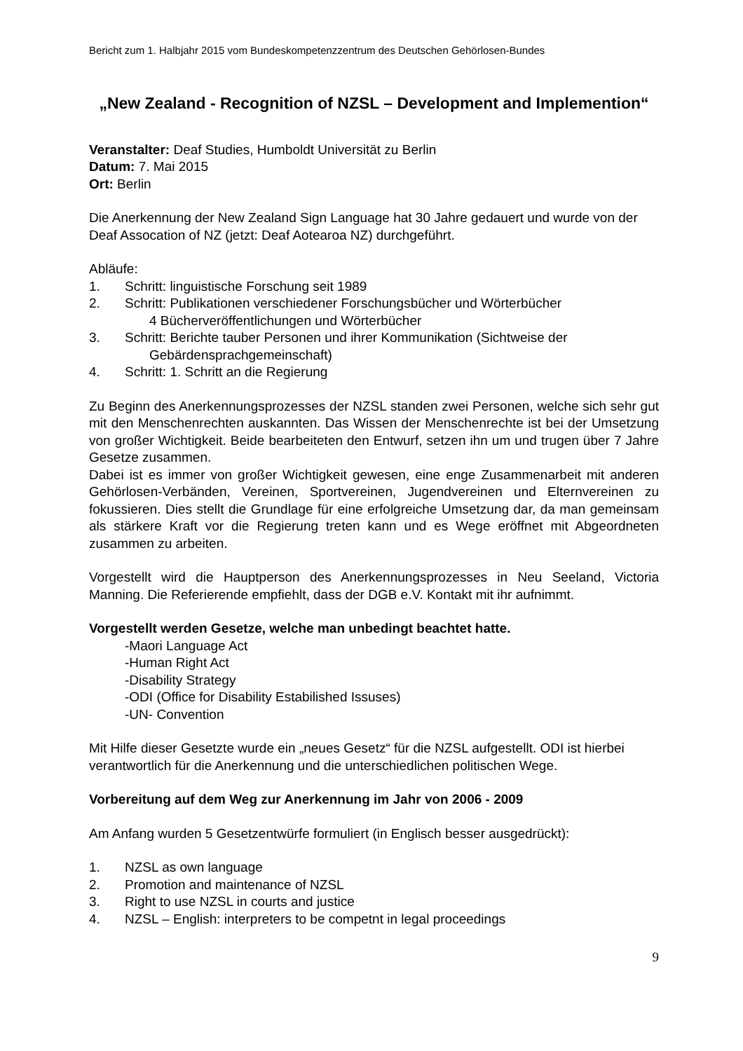Bericht zum 1. Halbjahr 2015 vom Bundeskompetenzzentrum des Deutschen Gehörlosen-Bundes
„New Zealand - Recognition of NZSL – Development and Implemention“
Veranstalter: Deaf Studies, Humboldt Universität zu Berlin
Datum: 7. Mai 2015
Ort: Berlin
Die Anerkennung der New Zealand Sign Language hat 30 Jahre gedauert und wurde von der Deaf Assocation of NZ (jetzt: Deaf Aotearoa NZ) durchgeführt.
Abläufe:
1. Schritt: linguistische Forschung seit 1989
2. Schritt: Publikationen verschiedener Forschungsbücher und Wörterbücher
4 Bücherveröffentlichungen und Wörterbücher
3. Schritt: Berichte tauber Personen und ihrer Kommunikation (Sichtweise der
Gebärdensprachgemeinschaft)
4. Schritt: 1. Schritt an die Regierung
Zu Beginn des Anerkennungsprozesses der NZSL standen zwei Personen, welche sich sehr gut mit den Menschenrechten auskannten. Das Wissen der Menschenrechte ist bei der Umsetzung von großer Wichtigkeit. Beide bearbeiteten den Entwurf, setzen ihn um und trugen über 7 Jahre Gesetze zusammen.
Dabei ist es immer von großer Wichtigkeit gewesen, eine enge Zusammenarbeit mit anderen Gehörlosen-Verbänden, Vereinen, Sportvereinen, Jugendvereinen und Elternvereinen zu fokussieren. Dies stellt die Grundlage für eine erfolgreiche Umsetzung dar, da man gemeinsam als stärkere Kraft vor die Regierung treten kann und es Wege eröffnet mit Abgeordneten zusammen zu arbeiten.
Vorgestellt wird die Hauptperson des Anerkennungsprozesses in Neu Seeland, Victoria Manning. Die Referierende empfiehlt, dass der DGB e.V. Kontakt mit ihr aufnimmt.
Vorgestellt werden Gesetze, welche man unbedingt beachtet hatte.
-Maori Language Act
-Human Right Act
-Disability Strategy
-ODI (Office for Disability Estabilished Issuses)
-UN- Convention
Mit Hilfe dieser Gesetzte wurde ein „neues Gesetz“ für die NZSL aufgestellt. ODI ist hierbei verantwortlich für die Anerkennung und die unterschiedlichen politischen Wege.
Vorbereitung auf dem Weg zur Anerkennung im Jahr von 2006 - 2009
Am Anfang wurden 5 Gesetzentwürfe formuliert (in Englisch besser ausgedrückt):
1. NZSL as own language
2. Promotion and maintenance of NZSL
3. Right to use NZSL in courts and justice
4. NZSL – English: interpreters to be competnt in legal proceedings
9